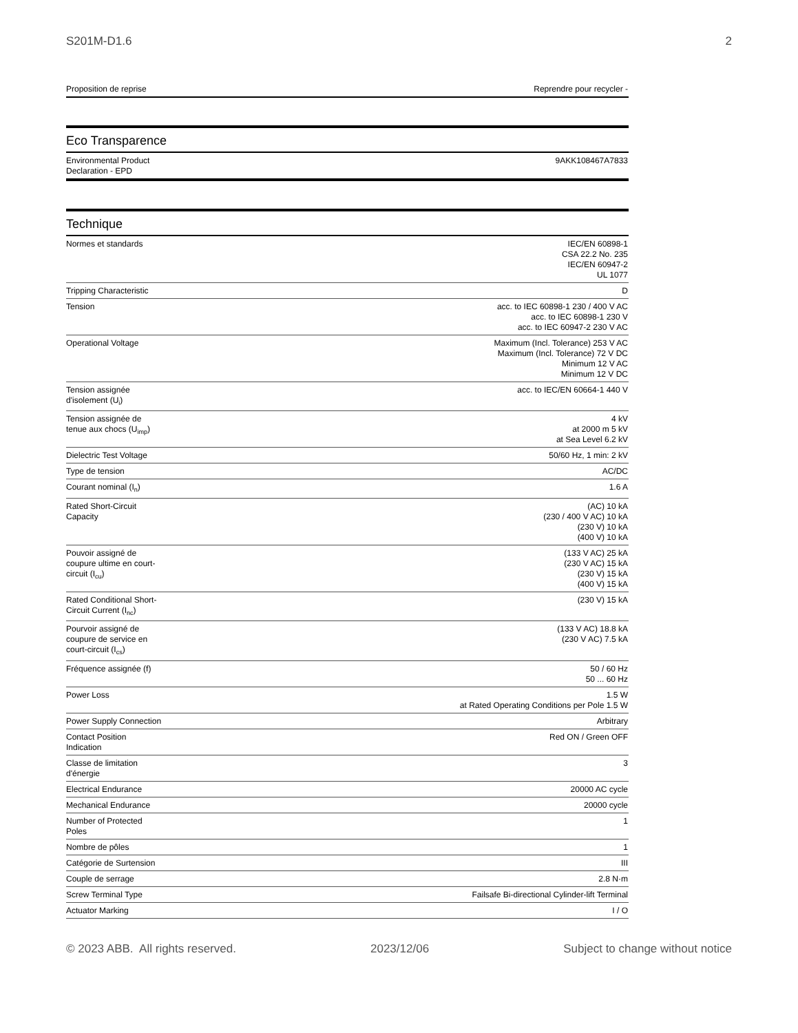S201M-D1.6 2
| Proposition de reprise | Reprendre pour recycler - |
Eco Transparence
| Environmental Product Declaration - EPD | 9AKK108467A7833 |
Technique
| Normes et standards | IEC/EN 60898-1 CSA 22.2 No. 235 IEC/EN 60947-2 UL 1077 |
| Tripping Characteristic | D |
| Tension | acc. to IEC 60898-1 230 / 400 V AC acc. to IEC 60898-1 230 V acc. to IEC 60947-2 230 V AC |
| Operational Voltage | Maximum (Incl. Tolerance) 253 V AC Maximum (Incl. Tolerance) 72 V DC Minimum 12 V AC Minimum 12 V DC |
| Tension assignée d'isolement (U<sub>i</sub>) | acc. to IEC/EN 60664-1 440 V |
| Tension assignée de tenue aux chocs (U<sub>imp</sub>) | 4 kV at 2000 m 5 kV at Sea Level 6.2 kV |
| Dielectric Test Voltage | 50/60 Hz, 1 min: 2 kV |
| Type de tension | AC/DC |
| Courant nominal (I<sub>n</sub>) | 1.6 A |
| Rated Short-Circuit Capacity | (AC) 10 kA (230 / 400 V AC) 10 kA (230 V) 10 kA (400 V) 10 kA |
| Pouvoir assigné de coupure ultime en court- circuit (I<sub>cu</sub>) | (133 V AC) 25 kA (230 V AC) 15 kA (230 V) 15 kA (400 V) 15 kA |
| Rated Conditional Short- Circuit Current (I<sub>nc</sub>) | (230 V) 15 kA |
| Pourvoir assigné de coupure de service en court-circuit (I<sub>cs</sub>) | (133 V AC) 18.8 kA (230 V AC) 7.5 kA |
| Fréquence assignée (f) | 50 / 60 Hz 50 ... 60 Hz |
| Power Loss | 1.5 W at Rated Operating Conditions per Pole 1.5 W |
| Power Supply Connection | Arbitrary |
| Contact Position Indication | Red ON / Green OFF |
| Classe de limitation d'énergie | 3 |
| Electrical Endurance | 20000 AC cycle |
| Mechanical Endurance | 20000 cycle |
| Number of Protected Poles | 1 |
| Nombre de pôles | 1 |
| Catégorie de Surtension | III |
| Couple de serrage | 2.8 N·m |
| Screw Terminal Type | Failsafe Bi-directional Cylinder-lift Terminal |
| Actuator Marking | I / O |
© 2023 ABB. All rights reserved. 2023/12/06 Subject to change without notice